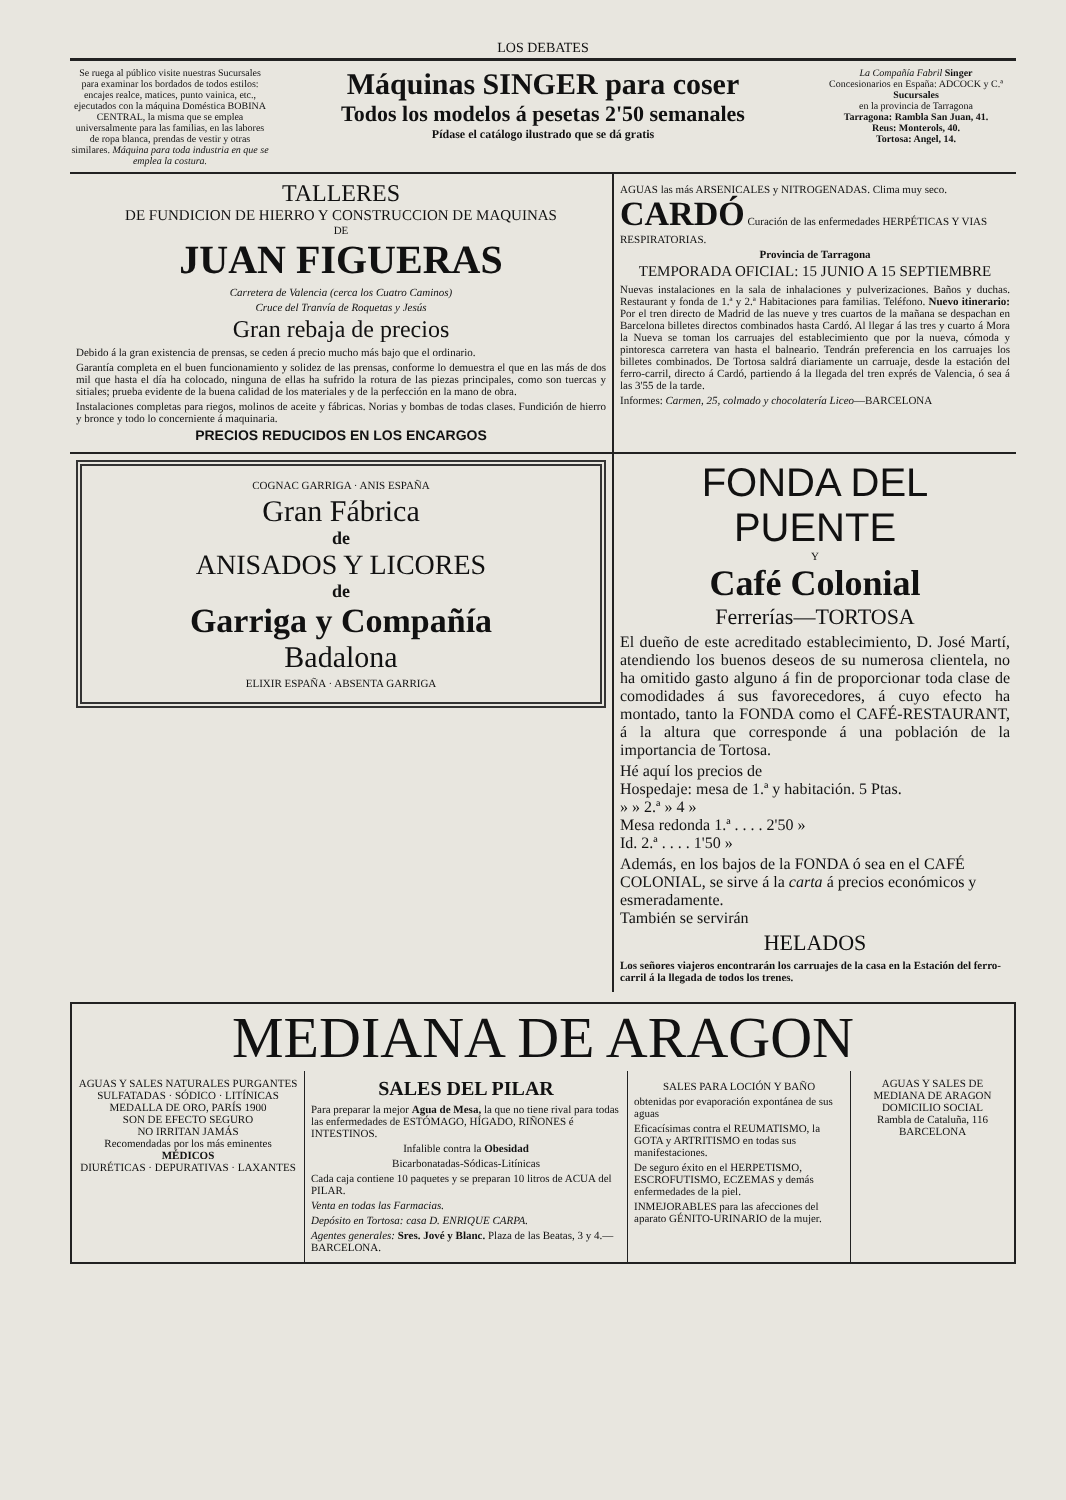LOS DEBATES
Se ruega al público visite nuestras Sucursales para examinar los bordados de todos estilos: encajes realce, matices, punto vainica, etc., ejecutados con la máquina Doméstica BOBINA CENTRAL, la misma que se emplea universalmente para las familias, en las labores de ropa blanca, prendas de vestir y otras similares. Máquina para toda industria en que se emplea la costura.
Máquinas SINGER para coser
Todos los modelos á pesetas 2'50 semanales
Pídase el catálogo ilustrado que se dá gratis
La Compañía Fabril Singer
Concesionarios en España: ADCOCK y C.ª
Sucursales
en la provincia de Tarragona
Tarragona: Rambla San Juan, 41.
Reus: Monterols, 40.
Tortosa: Angel, 14.
TALLERES
DE FUNDICION DE HIERRO Y CONSTRUCCION DE MAQUINAS
DE
JUAN FIGUERAS
Carretera de Valencia (cerca los Cuatro Caminos)
Cruce del Tranvía de Roquetas y Jesús
Gran rebaja de precios
Debido á la gran existencia de prensas, se ceden á precio mucho más bajo que el ordinario.
Garantía completa en el buen funcionamiento y solidez de las prensas, conforme lo demuestra el que en las más de dos mil que hasta el día ha colocado, ninguna de ellas ha sufrido la rotura de las piezas principales, como son tuercas y sitiales; prueba evidente de la buena calidad de los materiales y de la perfección en la mano de obra.
Instalaciones completas para riegos, molinos de aceite y fábricas. Norias y bombas de todas clases. Fundición de hierro y bronce y todo lo concerniente á maquinaria.
PRECIOS REDUCIDOS EN LOS ENCARGOS
AGUAS las más ARSENICALES y NITROGENADAS. Clima muy seco. CARDÓ Curación de las enfermedades HERPÉTICAS Y VIAS RESPIRATORIAS.
Provincia de Tarragona
TEMPORADA OFICIAL: 15 JUNIO A 15 SEPTIEMBRE
Nuevas instalaciones en la sala de inhalaciones y pulverizaciones. Baños y duchas. Restaurant y fonda de 1.ª y 2.ª Habitaciones para familias. Teléfono. Nuevo itinerario: Por el tren directo de Madrid de las nueve y tres cuartos de la mañana se despachan en Barcelona billetes directos combinados hasta Cardó. Al llegar á las tres y cuarto á Mora la Nueva se toman los carruajes del establecimiento que por la nueva, cómoda y pintoresca carretera van hasta el balneario. Tendrán preferencia en los carruajes los billetes combinados. De Tortosa saldrá diariamente un carruaje, desde la estación del ferro-carril, directo á Cardó, partiendo á la llegada del tren exprés de Valencia, ó sea á las 3'55 de la tarde.
Informes: Carmen, 25, colmado y chocolatería Liceo—BARCELONA
COGNAC GARRIGA · ANIS ESPAÑA
Gran Fábrica
de
ANISADOS Y LICORES
de
Garriga y Compañía
Badalona
ELIXIR ESPAÑA · ABSENTA GARRIGA
FONDA DEL PUENTE
Y
Café Colonial
Ferrerías—TORTOSA
El dueño de este acreditado establecimiento, D. José Martí, atendiendo los buenos deseos de su numerosa clientela, no ha omitido gasto alguno á fin de proporcionar toda clase de comodidades á sus favorecedores, á cuyo efecto ha montado, tanto la FONDA como el CAFÉ-RESTAURANT, á la altura que corresponde á una población de la importancia de Tortosa.
Hé aquí los precios de
Hospedaje: mesa de 1.ª y habitación. 5 Ptas.
» » 2.ª » 4 »
Mesa redonda 1.ª . . . . 2'50 »
Id. 2.ª . . . . 1'50 »
Además, en los bajos de la FONDA ó sea en el CAFÉ COLONIAL, se sirve á la carta á precios económicos y esmeradamente.
También se servirán
HELADOS
Los señores viajeros encontrarán los carruajes de la casa en la Estación del ferro-carril á la llegada de todos los trenes.
MEDIANA DE ARAGON
AGUAS Y SALES NATURALES PURGANTES
SULFATADAS · SÓDICO · LITÍNICAS
MEDALLA DE ORO, PARÍS 1900
SON DE EFECTO SEGURO
NO IRRITAN JAMÁS
Recomendadas por los más eminentes
MÉDICOS
DIURÉTICAS · DEPURATIVAS · LAXANTES
SALES DEL PILAR
Para preparar la mejor Agua de Mesa, la que no tiene rival para todas las enfermedades de ESTÓMAGO, HÍGADO, RIÑONES é INTESTINOS.
Infalible contra la Obesidad
Bicarbonatadas-Sódicas-Litínicas
Cada caja contiene 10 paquetes y se preparan 10 litros de ACUA del PILAR.
Venta en todas las Farmacias.
Depósito en Tortosa: casa D. ENRIQUE CARPA.
Agentes generales: Sres. Jové y Blanc. Plaza de las Beatas, 3 y 4.—BARCELONA.
SALES PARA LOCIÓN Y BAÑO
obtenidas por evaporación expontánea de sus aguas
Eficacísimas contra el REUMATISMO, la GOTA y ARTRITISMO en todas sus manifestaciones.
De seguro éxito en el HERPETISMO, ESCROFUTISMO, ECZEMAS y demás enfermedades de la piel.
INMEJORABLES para las afecciones del aparato GÉNITO-URINARIO de la mujer.
AGUAS Y SALES DE MEDIANA DE ARAGON
DOMICILIO SOCIAL
Rambla de Cataluña, 116
BARCELONA